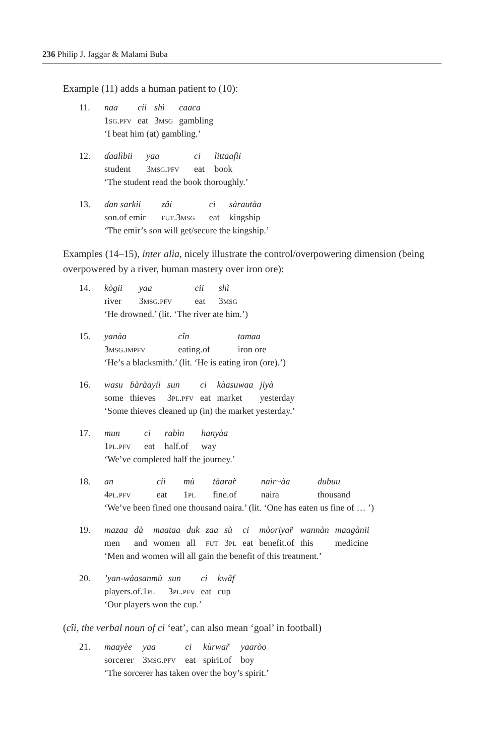236 Philip J. Jaggar & Malami Buba
Example (11) adds a human patient to (10):
| 11. | naa | cii | shì | caaca |
| | 1 sg.pfv | eat | 3 msg | gambling |
| | ‘I beat him (at) gambling.’ | | | |
| 12. | ɗaalìbii | yaa | ci | littaafìi |
| | student | 3 msg.pfv | eat | book |
| | ‘The student read the book thoroughly.’ | | | |
| 13. | ɗan sarkii | zâi | ci | sàrautàa |
| | son.of emir | fut .3 msg | eat | kingship |
| | ‘The emir’s son will get/secure the kingship.’ | | | |
Examples (14–15), inter alia, nicely illustrate the control/overpowering dimension (being overpowered by a river, human mastery over iron ore):
| 14. | kògii | yaa | cii | shì |
| | river | 3 msg.pfv | eat | 3 msg |
| | ‘He drowned.’ (lit. ‘The river ate him.’) | | | |
| 15. | yanàa | cîn | tamaa |
| | 3 msg.impfv | eating.of | iron ore |
| | ‘He’s a blacksmith.’ (lit. ‘He is eating iron (ore).’) | | |
| 16. | wasu | ɓàràayii | sun | ci | kàasuwaa | jiyà |
| | some | thieves | 3 pl.pfv | eat | market | yesterday |
| | ‘Some thieves cleaned up (in) the market yesterday.’ | | | | | |
| 17. | mun | ci | rabìn | hanyàa |
| | 1 pl.pfv | eat | half.of | way |
| | ‘We’ve completed half the journey.’ | | | |
| 18. | an | cii | mù | tàarar̃ | nair~àa | dubuu |
| | 4 pl.pfv | eat | 1 pl | fine.of | naira | thousand |
| | ‘We’ve been fined one thousand naira.’ (lit. ‘One has eaten us fine of … ’) | | | | | |
| 19. | mazaa | dà | maataa | duk | zaa | sù | ci | mòoriyar̃ | wannàn | maagànii |
| | men | and | women | all | fut | 3 pl | eat | benefit.of | this | medicine |
| | ‘Men and women will all gain the benefit of this treatment.’ | | | | | | | | | |
| 20. | ’yan-wàasanmù | sun | ci | kwâf |
| | players.of.1 pl | 3 pl.pfv | eat | cup |
| | ‘Our players won the cup.’ | | | |
(cîi, the verbal noun of ci ‘eat’, can also mean ‘goal’ in football)
| 21. | maayèe | yaa | ci | kùrwar̃ | yaaròo |
| | sorcerer | 3 msg.pfv | eat | spirit.of | boy |
| | ‘The sorcerer has taken over the boy’s spirit.’ | | | | |